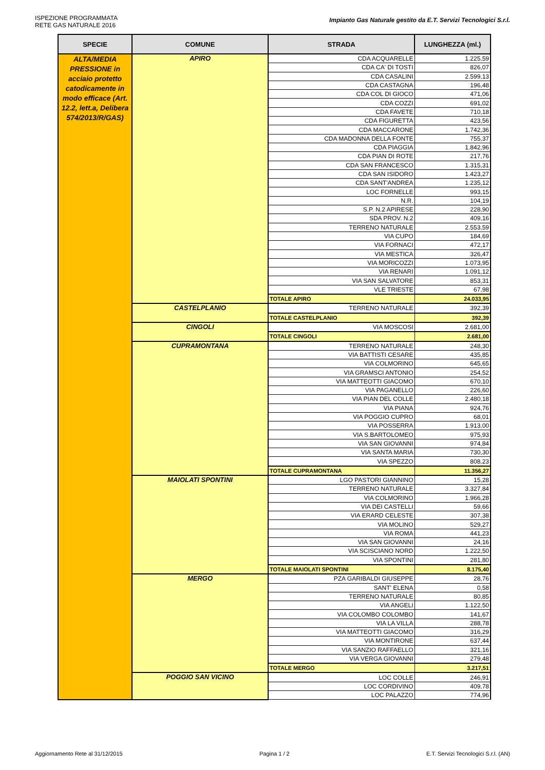ISPEZIONE PROGRAMMATA
RETE GAS NATURALE 2016
Impianto Gas Naturale gestito da E.T. Servizi Tecnologici S.r.l.
| SPECIE | COMUNE | STRADA | LUNGHEZZA (ml.) |
| --- | --- | --- | --- |
| ALTA/MEDIA PRESSIONE in acciaio protetto catodicamente in modo efficace (Art. 12.2, lett.a, Delibera 574/2013/R/GAS) | APIRO | CDA ACQUARELLE | 1.225,59 |
| | | CDA CA' DI TOSTI | 826,07 |
| | | CDA CASALINI | 2.599,13 |
| | | CDA CASTAGNA | 196,48 |
| | | CDA COL DI GIOCO | 471,06 |
| | | CDA COZZI | 691,02 |
| | | CDA FAVETE | 710,18 |
| | | CDA FIGURETTA | 423,56 |
| | | CDA MACCARONE | 1.742,36 |
| | | CDA MADONNA DELLA FONTE | 755,37 |
| | | CDA PIAGGIA | 1.842,96 |
| | | CDA PIAN DI ROTE | 217,76 |
| | | CDA SAN FRANCESCO | 1.315,31 |
| | | CDA SAN ISIDORO | 1.423,27 |
| | | CDA SANT'ANDREA | 1.235,12 |
| | | LOC FORNELLE | 993,15 |
| | | N.R. | 104,19 |
| | | S.P. N.2 APIRESE | 228,90 |
| | | SDA PROV. N.2 | 409,16 |
| | | TERRENO NATURALE | 2.553,59 |
| | | VIA CUPO | 184,69 |
| | | VIA FORNACI | 472,17 |
| | | VIA MESTICA | 326,47 |
| | | VIA MORICOZZI | 1.073,95 |
| | | VIA RENARI | 1.091,12 |
| | | VIA SAN SALVATORE | 853,31 |
| | | VLE TRIESTE | 67,98 |
| | | TOTALE APIRO | 24.033,95 |
| | CASTELPLANIO | TERRENO NATURALE | 392,39 |
| | | TOTALE CASTELPLANIO | 392,39 |
| | CINGOLI | VIA MOSCOSI | 2.681,00 |
| | | TOTALE CINGOLI | 2.681,00 |
| | CUPRAMONTANA | TERRENO NATURALE | 248,30 |
| | | VIA BATTISTI CESARE | 435,85 |
| | | VIA COLMORINO | 645,65 |
| | | VIA GRAMSCI ANTONIO | 254,52 |
| | | VIA MATTEOTTI GIACOMO | 670,10 |
| | | VIA PAGANELLO | 226,60 |
| | | VIA PIAN DEL COLLE | 2.480,18 |
| | | VIA PIANA | 924,76 |
| | | VIA POGGIO CUPRO | 68,01 |
| | | VIA POSSERRA | 1.913,00 |
| | | VIA S.BARTOLOMEO | 975,93 |
| | | VIA SAN GIOVANNI | 974,84 |
| | | VIA SANTA MARIA | 730,30 |
| | | VIA SPEZZO | 808,23 |
| | | TOTALE CUPRAMONTANA | 11.356,27 |
| | MAIOLATI SPONTINI | LGO PASTORI GIANNINO | 15,28 |
| | | TERRENO NATURALE | 3.327,84 |
| | | VIA COLMORINO | 1.966,28 |
| | | VIA DEI CASTELLI | 59,66 |
| | | VIA ERARD CELESTE | 307,38 |
| | | VIA MOLINO | 529,27 |
| | | VIA ROMA | 441,23 |
| | | VIA SAN GIOVANNI | 24,16 |
| | | VIA SCISCIANO NORD | 1.222,50 |
| | | VIA SPONTINI | 281,80 |
| | | TOTALE MAIOLATI SPONTINI | 8.175,40 |
| | MERGO | PZA GARIBALDI GIUSEPPE | 28,76 |
| | | SANT' ELENA | 0,58 |
| | | TERRENO NATURALE | 80,85 |
| | | VIA ANGELI | 1.122,50 |
| | | VIA COLOMBO COLOMBO | 141,67 |
| | | VIA LA VILLA | 288,78 |
| | | VIA MATTEOTTI GIACOMO | 316,29 |
| | | VIA MONTIRONE | 637,44 |
| | | VIA SANZIO RAFFAELLO | 321,16 |
| | | VIA VERGA GIOVANNI | 279,48 |
| | | TOTALE MERGO | 3.217,51 |
| | POGGIO SAN VICINO | LOC COLLE | 246,91 |
| | | LOC CORDIVINO | 409,78 |
| | | LOC PALAZZO | 774,96 |
Aggiornamento Rete al 31/12/2015 Pagina 1 / 2 E.T. Servizi Tecnologici S.r.l. (AN)